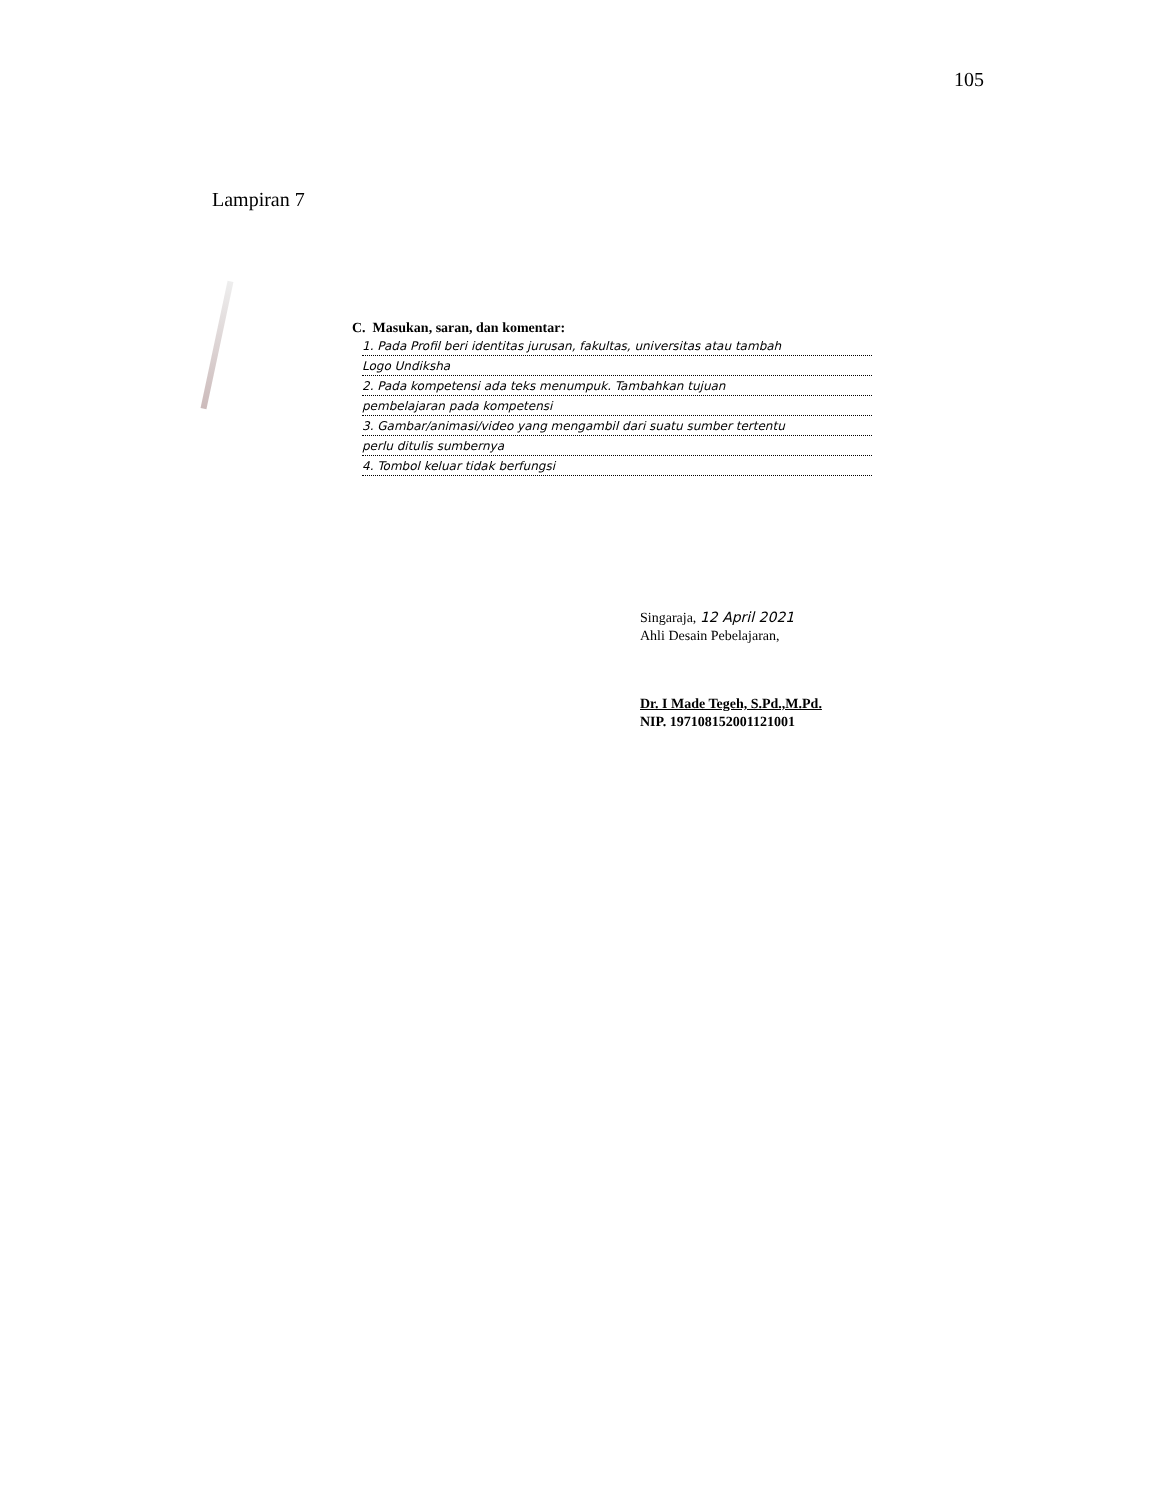105
Lampiran 7
C. Masukan, saran, dan komentar:
1. Pada Profil beri identitas jurusan, fakultas, universitas atau tambah
Logo Undiksha
2. Pada kompetensi ada teks menumpuk. Tambahkan tujuan
pembelajaran pada kompetensi
3. Gambar/animasi/video yang mengambil dari suatu sumber tertentu
perlu ditulis sumbernya
4. Tombol keluar tidak berfungsi
Singaraja, 12 April 2021
Ahli Desain Pebelajaran,
Dr. I Made Tegeh, S.Pd.,M.Pd.
NIP. 197108152001121001